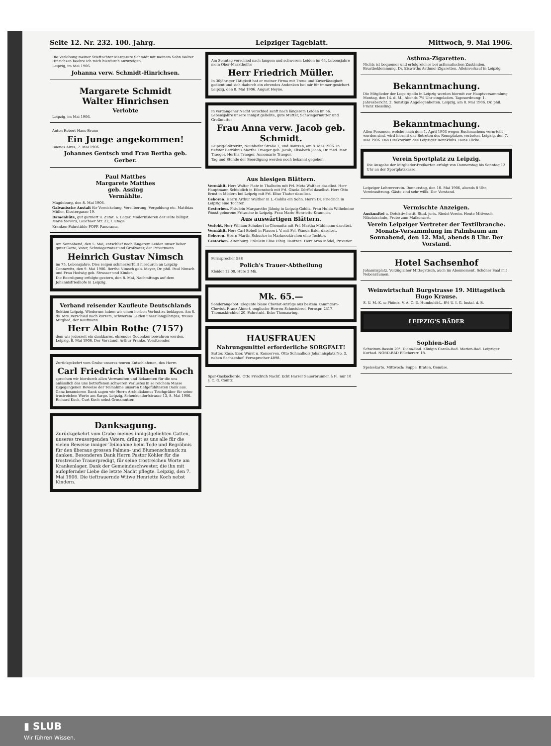Seite 12. Nr. 232. 100. Jahrg. Leipziger Tageblatt. Mittwoch, 9. Mai 1906.
Die Verlobung meiner Stieftochter Margarete Schmidt mit meinem Sohn Walter Hinrichsen beehre ich mich hierdurch anzuzeigen.
Leipzig, im Mai 1906.
Johanna verw. Schmidt-Hinrichsen.
Margarete Schmidt
Walter Hinrichsen
Verlobte
Leipzig, im Mai 1906.
Anton Robert Hans-Bruno
Ein Junge angekommen!
Buenos Aires, 7. Mai 1906.
Johannes Gentsch und Frau Bertha geb. Gerber.
Paul Matthes
Margarete Matthes
geb. Assing
Vermählte.
Magdeburg, den 8. Mai 1906.
Galvanische Anstalt für Vernickelung, Versilberung, Vergoldung etc. Matthias Müller, Klostergasse 19.
Damenhüte, gut garniert u. Zutat. a. Lager. Modernisieren der Hüte billigst. Marie Sievers, Lauchaer Str. 22, I. Etage.
Kranken-Fahrstühle POPP, Panorama.
Am Sonnabend, den 5. Mai, entschlief nach längerem Leiden unser lieber guter Gatte, Vater, Schwiegervater und Großvater, der Privatmann
Heinrich Gustav Nimsch
im 75. Lebensjahre. Dies zeigen schmerzerfüllt hierdurch an Leipzig-Connewitz, den 9. Mai 1906. Bertha Nimsch geb. Meyer, Dr. phil. Paul Nimsch und Frau Hedwig geb. Strasser und Kinder.
Die Beerdigung erfolgte gestern, den 8. Mai, Nachmittags auf dem Johannisfriedhofe in Leipzig.
Verband reisender Kaufleute Deutschlands
Sektion Leipzig. Wiederum haben wir einen herben Verlust zu beklagen. Am 6. ds. Mts. verschied nach kurzem, schwerem Leiden unser langjähriges, treues Mitglied, der Kaufmann
Herr Albin Rothe (7157)
dem wir jederzeit ein dankbares, ehrendes Gedenken bewahren werden. Leipzig, 8. Mai 1906. Der Vorstand. Arthur Franke, Vorsitzender.
Zurückgekehrt vom Grabe unseres teuren Entschlafenen, des Herrn
Carl Friedrich Wilhelm Koch
sprechen wir hierdurch allen Verwandten und Bekannten für die uns anlässlich des uns betroffenen schweren Verlustes in so reichem Masse zugegangenen Beweise der Teilnahme unseren tiefgefühltesten Dank aus. Ganz besonderen Dank sagen wir Herrn Archidiakonus Teichgräber für seine trostreichen Worte am Sarge. Leipzig, Schenkendorfstrasse 13, 8. Mai 1906. Richard Koch, Curt Koch nebst Grossmutter.
Danksagung.
Zurückgekehrt vom Grabe meines innigstgeliebten Gatten, unseres treusorgenden Vaters, drängt es uns alle für die vielen Beweise inniger Teilnahme beim Tode und Begräbnis für den überaus grossen Palmen- und Blumenschmuck zu danken. Besonderen Dank Herrn Pastor Köhler für die trostreiche Trauerpredigt, für seine trostreichen Worte am Krankenlager, Dank der Gemeindeschwester, die ihn mit aufopfernder Liebe die letzte Nacht pflegte. Leipzig, den 7. Mai 1906. Die tieftrauernde Witwe Henriette Koch nebst Kindern.
Am Sonntag verschied nach langem und schwerem Leiden im 64. Lebensjahre mein Ober-Markthelfer
Herr Friedrich Müller.
In 30jähriger Tätigkeit hat er meiner Firma mit Treue und Zuverlässigkeit gedient und sich dadurch ein ehrendes Andenken bei mir für immer gesichert. Leipzig, den 8. Mai 1906. August Heyne.
In vergangener Nacht verschied sanft nach längerem Leiden im 56. Lebensjahre unsere innigst geliebte, gute Mutter, Schwiegermutter und Großmutter
Frau Anna verw. Jacob geb. Schmidt.
Leipzig-Stötteritz, Naunhofer Straße 7, und Bautzen, am 8. Mai 1906. In tiefster Betrübnis Martha Traeger geb. Jacob, Elisabeth Jacob, Dr. med. Max Traeger, Hertha Traeger, Annemarie Traeger.
Tag und Stunde der Beerdigung werden noch bekannt gegeben.
Aus hiesigen Blättern.
Vermählt. Herr Walter Platz in Thalheim mit Frl. Meta Walther daselbst. Herr Hauptmann Schieblich in Eibenstock mit Frl. Gisela Dörffel daselbst. Herr Otto Ernst in Mödern bei Leipzig mit Frl. Elise Thater daselbst.
Geboren. Herrn Arthur Walther in L.-Gohlis ein Sohn. Herrn Dr. Friedrich in Leipzig eine Tochter.
Gestorben. Fräulein Margarethe Jähnig in Leipzig-Gohlis. Frau Hulda Wilhelmine Woost geborene Fritzsche in Leipzig. Frau Marie Henriette Kraunich.
Aus auswärtigen Blättern.
Verlobt. Herr William Schobert in Chemnitz mit Frl. Martha Mühlmann daselbst.
Vermählt. Herr Carl Bobell in Plauen i. V. mit Frl. Wanda Exler daselbst.
Geboren. Herrn Martin Schuster in Markneukirchen eine Tochter.
Gestorben. Altenburg: Fräulein Elise Eihig. Bautzen: Herr Arno Mödel, Privatier.
Fernsprecher 588
Polich's Trauer-Abtheilung
Kleider 12,00, Hüte 2 Mk.
Mk. 65.—
Sonderangebot: Elegante blaue Cheviot-Anzüge aus bestem Kammgarn-Cheviot. Franz Ahnert, englische Herren-Schneiderei, Fernspr. 2317. Thomaskirchhof 20, Fahrstuhl. Ecke Thomasring.
HAUSFRAUEN
Nahrungsmittel erforderliche SORGFALT!
Butter, Käse, Eier, Wurst u. Konserven. Otto Schmalholz Johannisplatz No. 3, neben Sachsenhof. Fernsprecher 4898.
Spar-Gaskocherde, Otto Friedrich Nachf. Echt Harzer Sauerbrunnen à Fl. nur 10 ₰. C. G. Conitz
Asthma-Zigaretten.
Nichts ist bequemer und erfolgreicher bei asthmatischen Zuständen, Brustbeklemmung. Dr. Eiswirths Asthmol-Zigaretten. Alleinverkauf in Leipzig.
Bekanntmachung.
Die Mitglieder der Loge Apollo in Leipzig werden hiermit zur Hauptversammlung Montag, den 14. d. M., Abends 7½ Uhr eingeladen. Tagesordnung: 1. Jahresbericht. 2. Sonstige Angelegenheiten. Leipzig, am 8. Mai 1906. Dr. phil. Franz Kiessling.
Bekanntmachung.
Allen Personen, welche nach dem 1. April 1903 wegen Buchmachens verurteilt worden sind, wird hiermit das Betreten des Rennplatzes verboten. Leipzig, den 7. Mai 1906. Das Direktorium des Leipziger Rennklubs. Hans Lücke.
Verein Sportplatz zu Leipzig.
Die Ausgabe der Mitglieder-Freikarten erfolgt von Donnerstag bis Sonntag 12 Uhr an der Sportplatzkasse.
Leipziger Lehrerverein. Donnerstag, den 10. Mai 1906, abends 8 Uhr, Vereinssitzung. Gäste sind sehr willk. Der Vorstand.
Vermischte Anzeigen.
Auskunftei u. Detektiv-Instit. Stud. juris. Riedel-Verein. Heute Mittwoch, Nikolaischule, Probe zum Maikonzert.
Verein Leipziger Vertreter der Textilbranche. Monats-Versammlung im Palmbaum am Sonnabend, den 12. Mai, abends 8 Uhr. Der Vorstand.
Hotel Sachsenhof
Johannisplatz. Vorzüglicher Mittagstisch, auch im Abonnement. Schöner Saal mit Nebenräumen.
Weinwirtschaft Burgstrasse 19. Mittagstisch Hugo Krause.
S. U. M.-K. ▭ Phönix. V. A. O. D. Humboldt-L. 8½ U. I. G. Instal. d. B.
LEIPZIG'S BÄDER
Sophien-Bad
Schwimm-Bassin 20°. Diana-Bad. Königin Carola-Bad. Marien-Bad. Leipziger Kurbad. NORD-BAD Blücherstr. 18.
Speisekarte. Mittwoch: Suppe, Braten, Gemüse.
▮ SLUB
Wir führen Wissen.